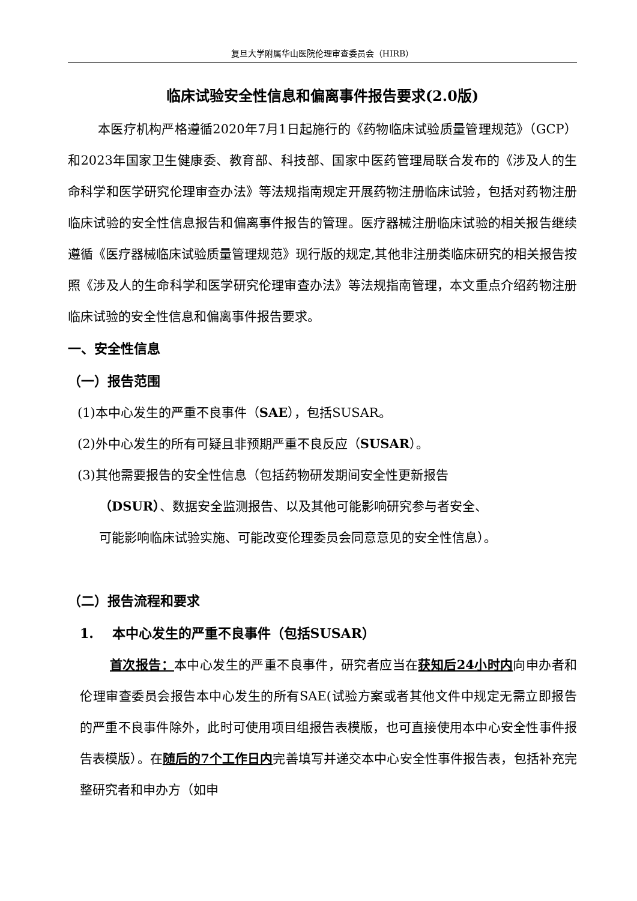复旦大学附属华山医院伦理审查委员会（HIRB）
临床试验安全性信息和偏离事件报告要求(2.0版)
本医疗机构严格遵循2020年7月1日起施行的《药物临床试验质量管理规范》（GCP）和2023年国家卫生健康委、教育部、科技部、国家中医药管理局联合发布的《涉及人的生命科学和医学研究伦理审查办法》等法规指南规定开展药物注册临床试验，包括对药物注册临床试验的安全性信息报告和偏离事件报告的管理。医疗器械注册临床试验的相关报告继续遵循《医疗器械临床试验质量管理规范》现行版的规定,其他非注册类临床研究的相关报告按照《涉及人的生命科学和医学研究伦理审查办法》等法规指南管理，本文重点介绍药物注册临床试验的安全性信息和偏离事件报告要求。
一、安全性信息
（一）报告范围
(1)本中心发生的严重不良事件（SAE），包括SUSAR。
(2)外中心发生的所有可疑且非预期严重不良反应（SUSAR）。
(3)其他需要报告的安全性信息（包括药物研发期间安全性更新报告
（DSUR）、数据安全监测报告、以及其他可能影响研究参与者安全、
可能影响临床试验实施、可能改变伦理委员会同意意见的安全性信息）。
（二）报告流程和要求
1. 本中心发生的严重不良事件（包括SUSAR）
首次报告：本中心发生的严重不良事件，研究者应当在获知后24小时内向申办者和伦理审查委员会报告本中心发生的所有SAE(试验方案或者其他文件中规定无需立即报告的严重不良事件除外，此时可使用项目组报告表模版，也可直接使用本中心安全性事件报告表模版）。在随后的7个工作日内完善填写并递交本中心安全性事件报告表，包括补充完整研究者和申办方（如申